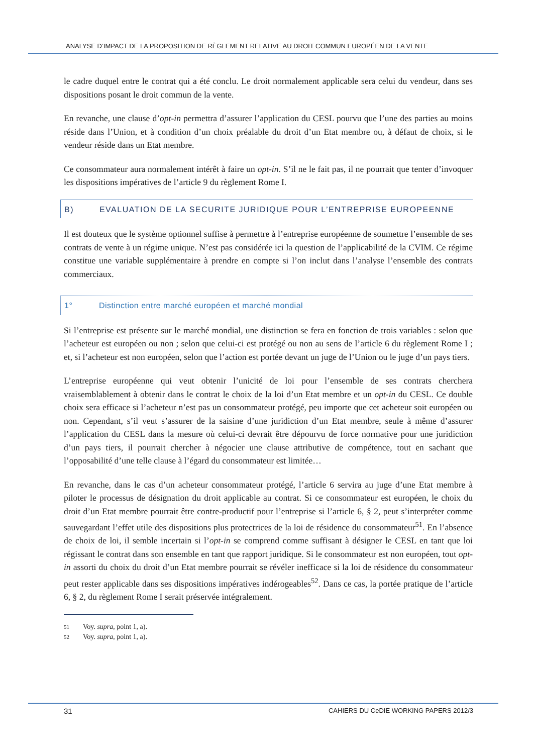ANALYSE D’IMPACT DE LA PROPOSITION DE RÈGLEMENT RELATIVE AU DROIT COMMUN EUROPÉEN DE LA VENTE
le cadre duquel entre le contrat qui a été conclu. Le droit normalement applicable sera celui du vendeur, dans ses dispositions posant le droit commun de la vente.
En revanche, une clause d’opt-in permettra d’assurer l’application du CESL pourvu que l’une des parties au moins réside dans l’Union, et à condition d’un choix préalable du droit d’un Etat membre ou, à défaut de choix, si le vendeur réside dans un Etat membre.
Ce consommateur aura normalement intérêt à faire un opt-in. S’il ne le fait pas, il ne pourrait que tenter d’invoquer les dispositions impératives de l’article 9 du règlement Rome I.
B) EVALUATION DE LA SECURITE JURIDIQUE POUR L’ENTREPRISE EUROPEENNE
Il est douteux que le système optionnel suffise à permettre à l’entreprise européenne de soumettre l’ensemble de ses contrats de vente à un régime unique. N’est pas considérée ici la question de l’applicabilité de la CVIM. Ce régime constitue une variable supplémentaire à prendre en compte si l’on inclut dans l’analyse l’ensemble des contrats commerciaux.
1° Distinction entre marché européen et marché mondial
Si l’entreprise est présente sur le marché mondial, une distinction se fera en fonction de trois variables : selon que l’acheteur est européen ou non ; selon que celui-ci est protégé ou non au sens de l’article 6 du règlement Rome I ; et, si l’acheteur est non européen, selon que l’action est portée devant un juge de l’Union ou le juge d’un pays tiers.
L’entreprise européenne qui veut obtenir l’unicité de loi pour l’ensemble de ses contrats cherchera vraisemblablement à obtenir dans le contrat le choix de la loi d’un Etat membre et un opt-in du CESL. Ce double choix sera efficace si l’acheteur n’est pas un consommateur protégé, peu importe que cet acheteur soit européen ou non. Cependant, s’il veut s’assurer de la saisine d’une juridiction d’un Etat membre, seule à même d’assurer l’application du CESL dans la mesure où celui-ci devrait être dépourvu de force normative pour une juridiction d’un pays tiers, il pourrait chercher à négocier une clause attributive de compétence, tout en sachant que l’opposabilité d’une telle clause à l’égard du consommateur est limitée…
En revanche, dans le cas d’un acheteur consommateur protégé, l’article 6 servira au juge d’une Etat membre à piloter le processus de désignation du droit applicable au contrat. Si ce consommateur est européen, le choix du droit d’un Etat membre pourrait être contre-productif pour l’entreprise si l’article 6, § 2, peut s’interpréter comme sauvegardant l’effet utile des dispositions plus protectrices de la loi de résidence du consommateur<sup>51</sup>. En l’absence de choix de loi, il semble incertain si l’opt-in se comprend comme suffisant à désigner le CESL en tant que loi régissant le contrat dans son ensemble en tant que rapport juridique. Si le consommateur est non européen, tout opt-in assorti du choix du droit d’un Etat membre pourrait se révéler inefficace si la loi de résidence du consommateur peut rester applicable dans ses dispositions impératives indérogeables<sup>52</sup>. Dans ce cas, la portée pratique de l’article 6, § 2, du règlement Rome I serait préservée intégralement.
51 Voy. supra, point 1, a).
52 Voy. supra, point 1, a).
31 CAHIERS DU CeDIE WORKING PAPERS 2012/3